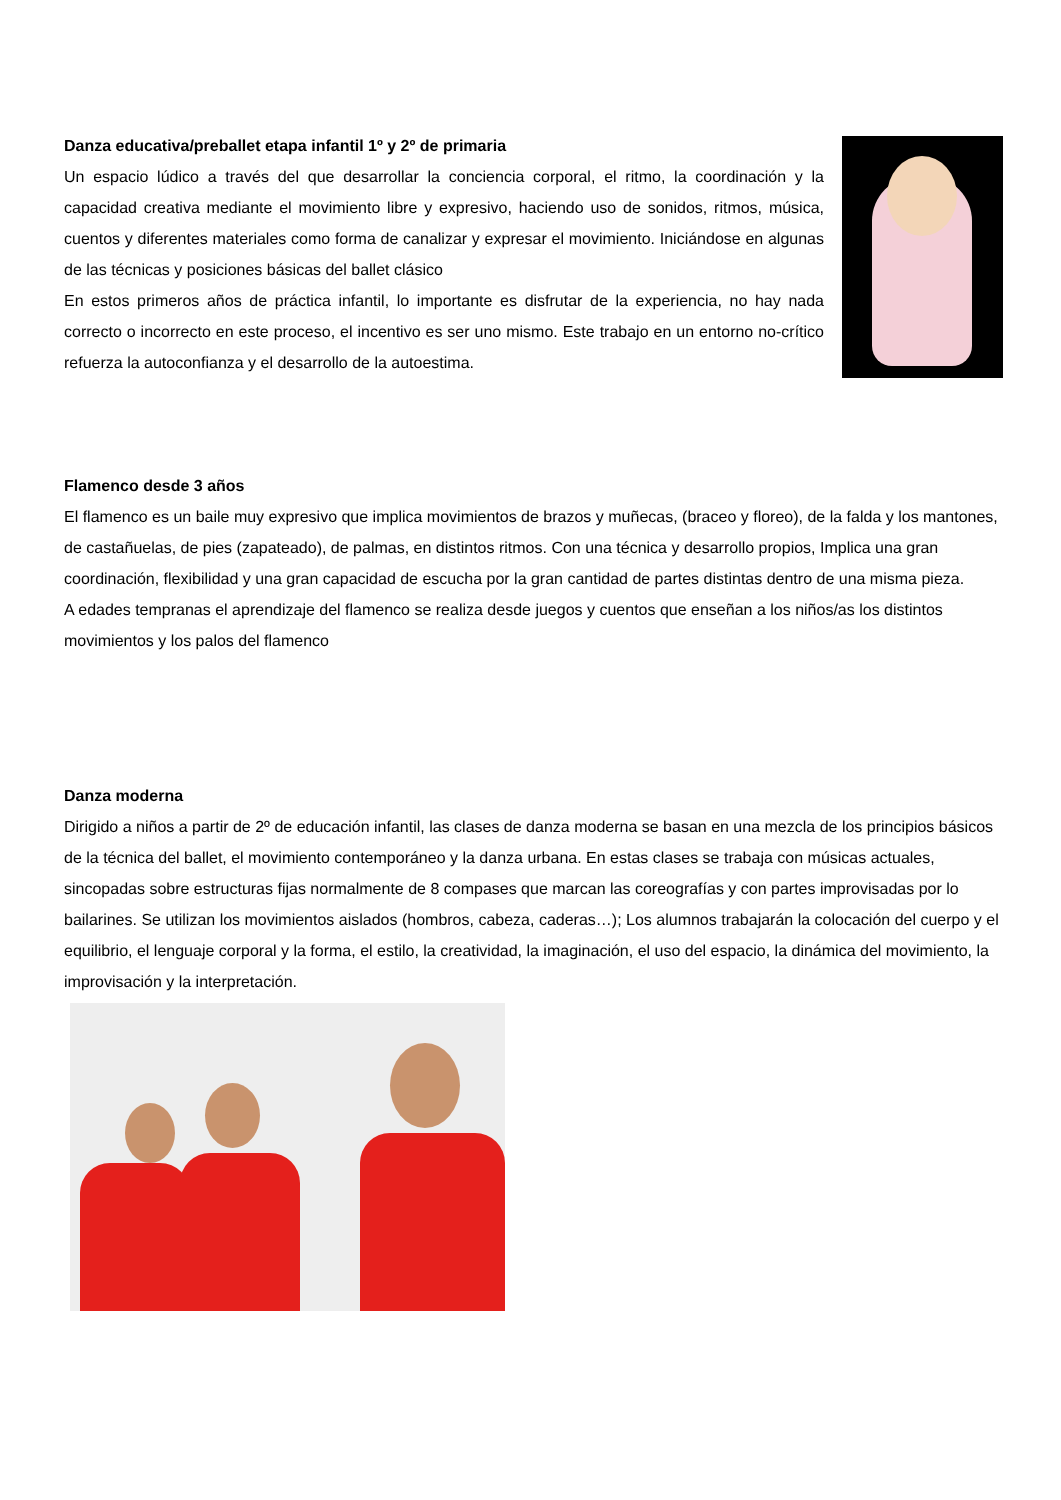Danza educativa/preballet etapa infantil 1º y 2º de primaria
Un espacio lúdico a través del que desarrollar la conciencia corporal, el ritmo, la coordinación y la capacidad creativa mediante el movimiento libre y expresivo, haciendo uso de sonidos, ritmos, música, cuentos y diferentes materiales como forma de canalizar y expresar el movimiento. Iniciándose en algunas de las técnicas y posiciones básicas del ballet clásico
En estos primeros años de práctica infantil, lo importante es disfrutar de la experiencia, no hay nada correcto o incorrecto en este proceso, el incentivo es ser uno mismo. Este trabajo en un entorno no-crítico refuerza la autoconfianza y el desarrollo de la autoestima.
Flamenco desde 3 años
El flamenco es un baile muy expresivo que implica movimientos de brazos y muñecas, (braceo y floreo), de la falda y los mantones, de castañuelas, de pies (zapateado), de palmas, en distintos ritmos. Con una técnica y desarrollo propios, Implica una gran coordinación, flexibilidad y una gran capacidad de escucha por la gran cantidad de partes distintas dentro de una misma pieza.
A edades tempranas el aprendizaje del flamenco se realiza desde juegos y cuentos que enseñan a los niños/as los distintos movimientos y los palos del flamenco
Danza moderna
Dirigido a niños a partir de 2º de educación infantil, las clases de danza moderna se basan en una mezcla de los principios básicos de la técnica del ballet, el movimiento contemporáneo y la danza urbana. En estas clases se trabaja con músicas actuales, sincopadas sobre estructuras fijas normalmente de 8 compases que marcan las coreografías y con partes improvisadas por lo bailarines. Se utilizan los movimientos aislados (hombros, cabeza, caderas…); Los alumnos trabajarán la colocación del cuerpo y el equilibrio, el lenguaje corporal y la forma, el estilo, la creatividad, la imaginación, el uso del espacio, la dinámica del movimiento, la improvisación y la interpretación.